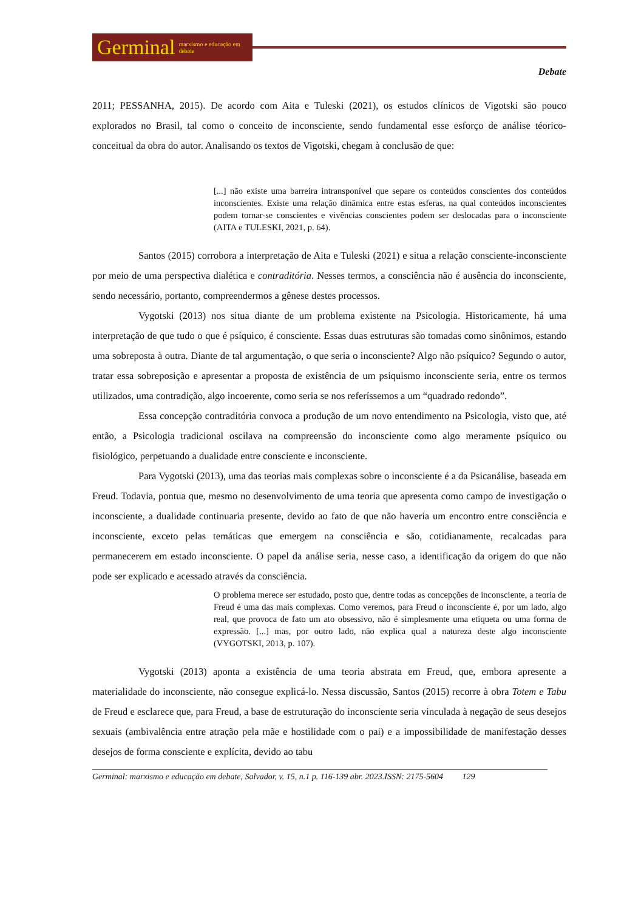Germinal marxismo e educação em debate
Debate
2011; PESSANHA, 2015). De acordo com Aita e Tuleski (2021), os estudos clínicos de Vigotski são pouco explorados no Brasil, tal como o conceito de inconsciente, sendo fundamental esse esforço de análise téorico-conceitual da obra do autor. Analisando os textos de Vigotski, chegam à conclusão de que:
[...] não existe uma barreira intransponível que separe os conteúdos conscientes dos conteúdos inconscientes. Existe uma relação dinâmica entre estas esferas, na qual conteúdos inconscientes podem tornar-se conscientes e vivências conscientes podem ser deslocadas para o inconsciente (AITA e TULESKI, 2021, p. 64).
Santos (2015) corrobora a interpretação de Aita e Tuleski (2021) e situa a relação consciente-inconsciente por meio de uma perspectiva dialética e contraditória. Nesses termos, a consciência não é ausência do inconsciente, sendo necessário, portanto, compreendermos a gênese destes processos.
Vygotski (2013) nos situa diante de um problema existente na Psicologia. Historicamente, há uma interpretação de que tudo o que é psíquico, é consciente. Essas duas estruturas são tomadas como sinônimos, estando uma sobreposta à outra. Diante de tal argumentação, o que seria o inconsciente? Algo não psíquico? Segundo o autor, tratar essa sobreposição e apresentar a proposta de existência de um psiquismo inconsciente seria, entre os termos utilizados, uma contradição, algo incoerente, como seria se nos referíssemos a um “quadrado redondo”.
Essa concepção contraditória convoca a produção de um novo entendimento na Psicologia, visto que, até então, a Psicologia tradicional oscilava na compreensão do inconsciente como algo meramente psíquico ou fisiológico, perpetuando a dualidade entre consciente e inconsciente.
Para Vygotski (2013), uma das teorias mais complexas sobre o inconsciente é a da Psicanálise, baseada em Freud. Todavia, pontua que, mesmo no desenvolvimento de uma teoria que apresenta como campo de investigação o inconsciente, a dualidade continuaria presente, devido ao fato de que não haveria um encontro entre consciência e inconsciente, exceto pelas temáticas que emergem na consciência e são, cotidianamente, recalcadas para permanecerem em estado inconsciente. O papel da análise seria, nesse caso, a identificação da origem do que não pode ser explicado e acessado através da consciência.
O problema merece ser estudado, posto que, dentre todas as concepções de inconsciente, a teoria de Freud é uma das mais complexas. Como veremos, para Freud o inconsciente é, por um lado, algo real, que provoca de fato um ato obsessivo, não é simplesmente uma etiqueta ou uma forma de expressão. [...] mas, por outro lado, não explica qual a natureza deste algo inconsciente (VYGOTSKI, 2013, p. 107).
Vygotski (2013) aponta a existência de uma teoria abstrata em Freud, que, embora apresente a materialidade do inconsciente, não consegue explicá-lo. Nessa discussão, Santos (2015) recorre à obra Totem e Tabu de Freud e esclarece que, para Freud, a base de estruturação do inconsciente seria vinculada à negação de seus desejos sexuais (ambivalência entre atração pela mãe e hostilidade com o pai) e a impossibilidade de manifestação desses desejos de forma consciente e explícita, devido ao tabu
Germinal: marxismo e educação em debate, Salvador, v. 15, n.1 p. 116-139 abr. 2023.ISSN: 2175-5604 129